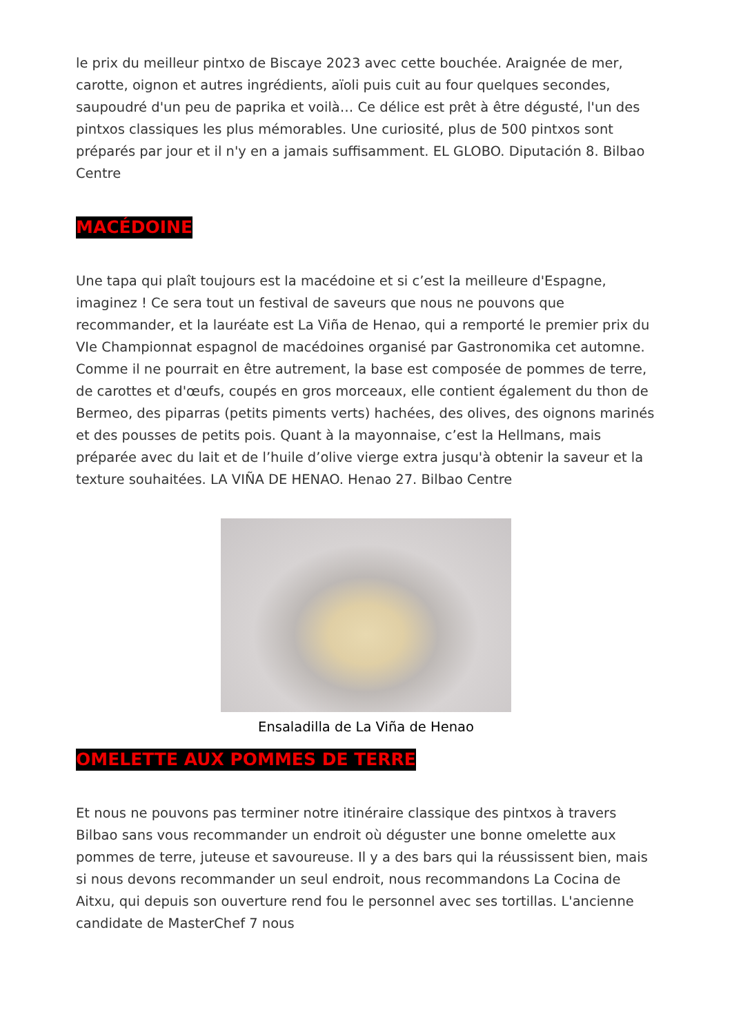le prix du meilleur pintxo de Biscaye 2023 avec cette bouchée. Araignée de mer, carotte, oignon et autres ingrédients, aïoli puis cuit au four quelques secondes, saupoudré d'un peu de paprika et voilà… Ce délice est prêt à être dégusté, l'un des pintxos classiques les plus mémorables. Une curiosité, plus de 500 pintxos sont préparés par jour et il n'y en a jamais suffisamment. EL GLOBO. Diputación 8. Bilbao Centre
MACÉDOINE
Une tapa qui plaît toujours est la macédoine et si c’est la meilleure d'Espagne, imaginez ! Ce sera tout un festival de saveurs que nous ne pouvons que recommander, et la lauréate est La Viña de Henao, qui a remporté le premier prix du VIe Championnat espagnol de macédoines organisé par Gastronomika cet automne. Comme il ne pourrait en être autrement, la base est composée de pommes de terre, de carottes et d'œufs, coupés en gros morceaux, elle contient également du thon de Bermeo, des piparras (petits piments verts) hachées, des olives, des oignons marinés et des pousses de petits pois. Quant à la mayonnaise, c’est la Hellmans, mais préparée avec du lait et de l’huile d’olive vierge extra jusqu'à obtenir la saveur et la texture souhaitées. LA VIÑA DE HENAO. Henao 27. Bilbao Centre
Ensaladilla de La Viña de Henao
OMELETTE AUX POMMES DE TERRE
Et nous ne pouvons pas terminer notre itinéraire classique des pintxos à travers Bilbao sans vous recommander un endroit où déguster une bonne omelette aux pommes de terre, juteuse et savoureuse. Il y a des bars qui la réussissent bien, mais si nous devons recommander un seul endroit, nous recommandons La Cocina de Aitxu, qui depuis son ouverture rend fou le personnel avec ses tortillas. L'ancienne candidate de MasterChef 7 nous